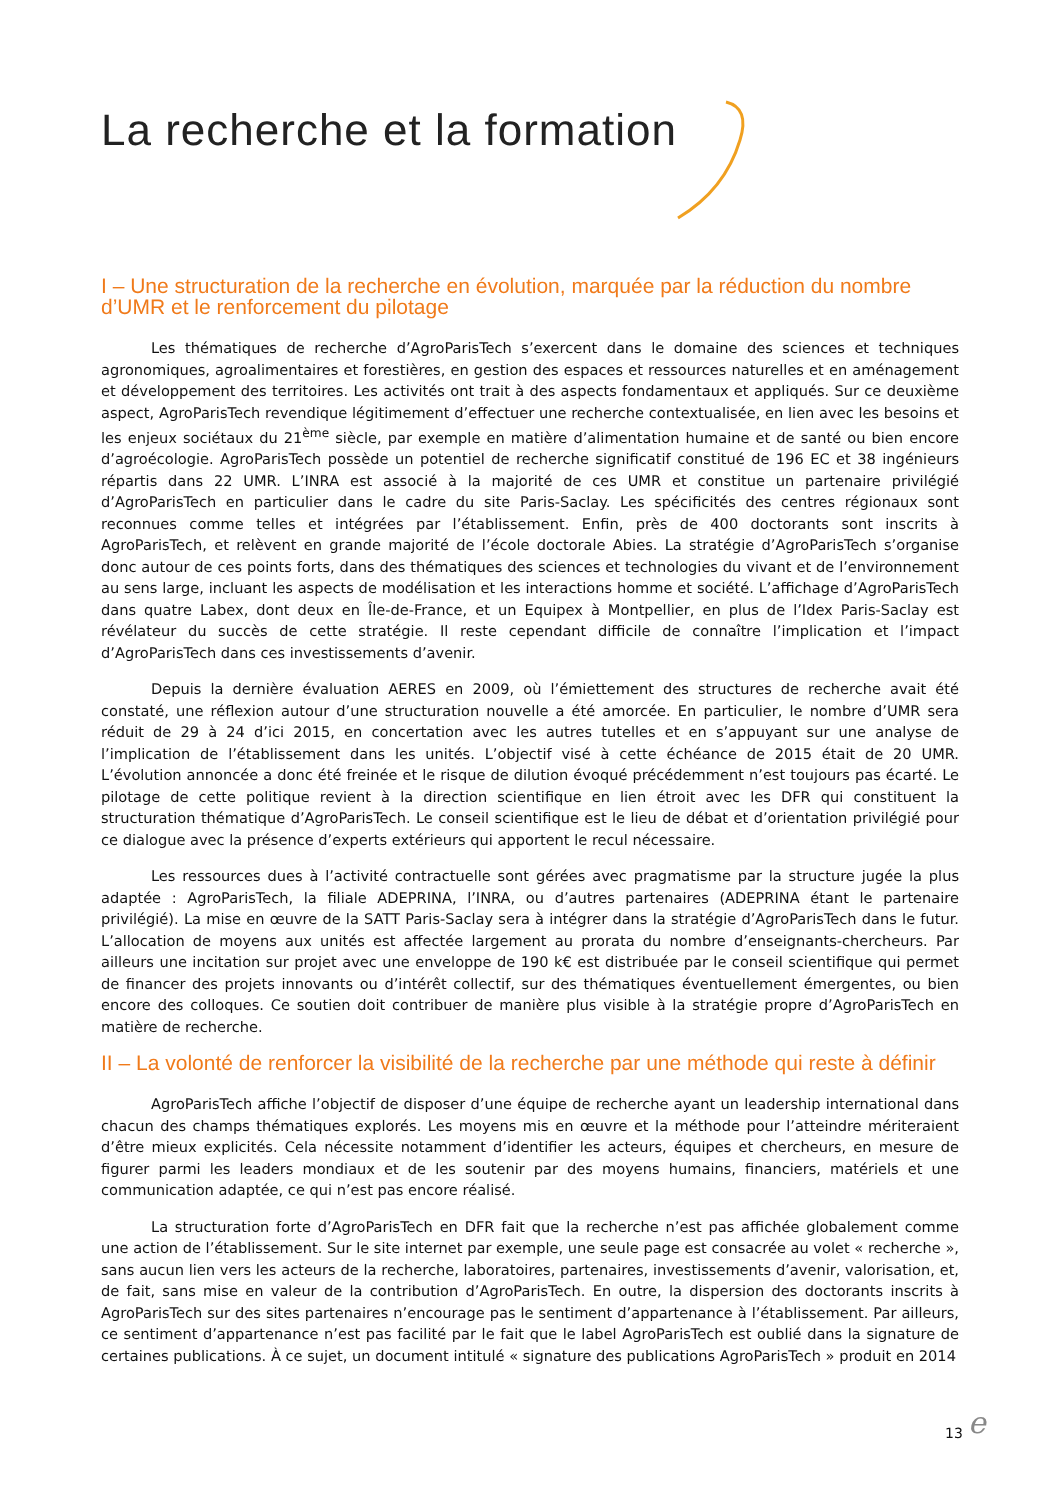La recherche et la formation
I – Une structuration de la recherche en évolution, marquée par la réduction du nombre d’UMR et le renforcement du pilotage
Les thématiques de recherche d’AgroParisTech s’exercent dans le domaine des sciences et techniques agronomiques, agroalimentaires et forestières, en gestion des espaces et ressources naturelles et en aménagement et développement des territoires. Les activités ont trait à des aspects fondamentaux et appliqués. Sur ce deuxième aspect, AgroParisTech revendique légitimement d’effectuer une recherche contextualisée, en lien avec les besoins et les enjeux sociétaux du 21<sup>ème</sup> siècle, par exemple en matière d’alimentation humaine et de santé ou bien encore d’agroécologie. AgroParisTech possède un potentiel de recherche significatif constitué de 196 EC et 38 ingénieurs répartis dans 22 UMR. L’INRA est associé à la majorité de ces UMR et constitue un partenaire privilégié d’AgroParisTech en particulier dans le cadre du site Paris-Saclay. Les spécificités des centres régionaux sont reconnues comme telles et intégrées par l’établissement. Enfin, près de 400 doctorants sont inscrits à AgroParisTech, et relèvent en grande majorité de l’école doctorale Abies. La stratégie d’AgroParisTech s’organise donc autour de ces points forts, dans des thématiques des sciences et technologies du vivant et de l’environnement au sens large, incluant les aspects de modélisation et les interactions homme et société. L’affichage d’AgroParisTech dans quatre Labex, dont deux en Île-de-France, et un Equipex à Montpellier, en plus de l’Idex Paris-Saclay est révélateur du succès de cette stratégie. Il reste cependant difficile de connaître l’implication et l’impact d’AgroParisTech dans ces investissements d’avenir.
Depuis la dernière évaluation AERES en 2009, où l’émiettement des structures de recherche avait été constaté, une réflexion autour d’une structuration nouvelle a été amorcée. En particulier, le nombre d’UMR sera réduit de 29 à 24 d’ici 2015, en concertation avec les autres tutelles et en s’appuyant sur une analyse de l’implication de l’établissement dans les unités. L’objectif visé à cette échéance de 2015 était de 20 UMR. L’évolution annoncée a donc été freinée et le risque de dilution évoqué précédemment n’est toujours pas écarté. Le pilotage de cette politique revient à la direction scientifique en lien étroit avec les DFR qui constituent la structuration thématique d’AgroParisTech. Le conseil scientifique est le lieu de débat et d’orientation privilégié pour ce dialogue avec la présence d’experts extérieurs qui apportent le recul nécessaire.
Les ressources dues à l’activité contractuelle sont gérées avec pragmatisme par la structure jugée la plus adaptée : AgroParisTech, la filiale ADEPRINA, l’INRA, ou d’autres partenaires (ADEPRINA étant le partenaire privilégié). La mise en œuvre de la SATT Paris-Saclay sera à intégrer dans la stratégie d’AgroParisTech dans le futur. L’allocation de moyens aux unités est affectée largement au prorata du nombre d’enseignants-chercheurs. Par ailleurs une incitation sur projet avec une enveloppe de 190 k€ est distribuée par le conseil scientifique qui permet de financer des projets innovants ou d’intérêt collectif, sur des thématiques éventuellement émergentes, ou bien encore des colloques. Ce soutien doit contribuer de manière plus visible à la stratégie propre d’AgroParisTech en matière de recherche.
II – La volonté de renforcer la visibilité de la recherche par une méthode qui reste à définir
AgroParisTech affiche l’objectif de disposer d’une équipe de recherche ayant un leadership international dans chacun des champs thématiques explorés. Les moyens mis en œuvre et la méthode pour l’atteindre mériteraient d’être mieux explicités. Cela nécessite notamment d’identifier les acteurs, équipes et chercheurs, en mesure de figurer parmi les leaders mondiaux et de les soutenir par des moyens humains, financiers, matériels et une communication adaptée, ce qui n’est pas encore réalisé.
La structuration forte d’AgroParisTech en DFR fait que la recherche n’est pas affichée globalement comme une action de l’établissement. Sur le site internet par exemple, une seule page est consacrée au volet « recherche », sans aucun lien vers les acteurs de la recherche, laboratoires, partenaires, investissements d’avenir, valorisation, et, de fait, sans mise en valeur de la contribution d’AgroParisTech. En outre, la dispersion des doctorants inscrits à AgroParisTech sur des sites partenaires n’encourage pas le sentiment d’appartenance à l’établissement. Par ailleurs, ce sentiment d’appartenance n’est pas facilité par le fait que le label AgroParisTech est oublié dans la signature de certaines publications. À ce sujet, un document intitulé « signature des publications AgroParisTech » produit en 2014
13 e